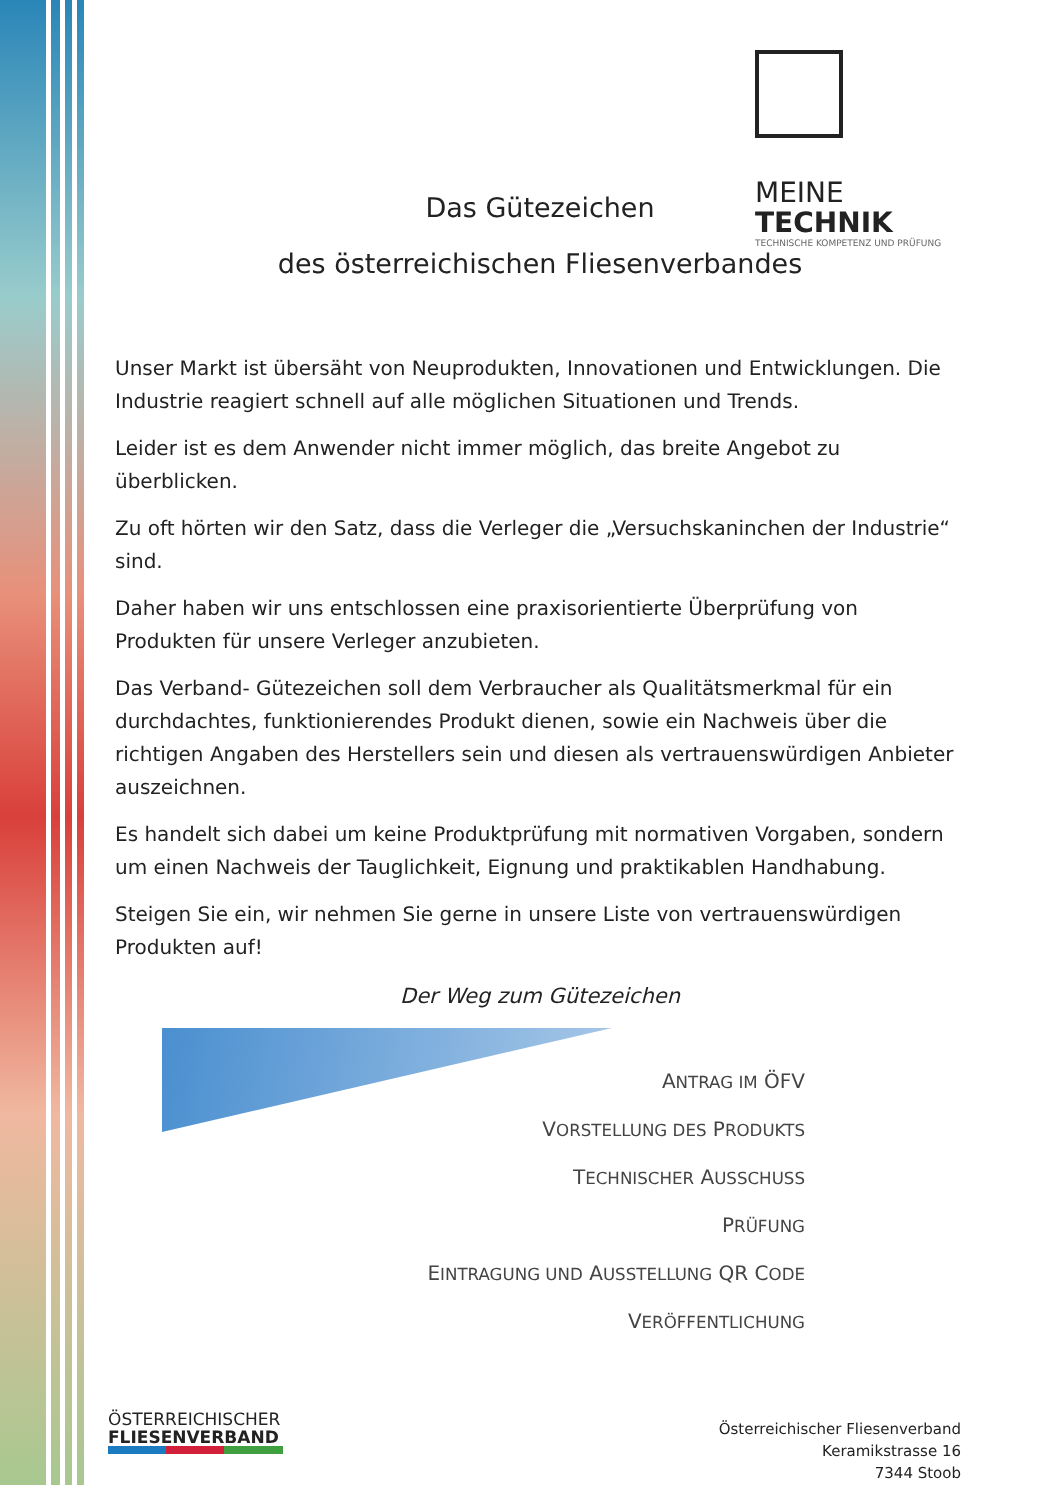MEINE
TECHNIK
TECHNISCHE KOMPETENZ UND PRÜFUNG
Das Gütezeichen
des österreichischen Fliesenverbandes
Unser Markt ist übersäht von Neuprodukten, Innovationen und Entwicklungen. Die Industrie reagiert schnell auf alle möglichen Situationen und Trends.
Leider ist es dem Anwender nicht immer möglich, das breite Angebot zu überblicken.
Zu oft hörten wir den Satz, dass die Verleger die „Versuchskaninchen der Industrie“ sind.
Daher haben wir uns entschlossen eine praxisorientierte Überprüfung von Produkten für unsere Verleger anzubieten.
Das Verband- Gütezeichen soll dem Verbraucher als Qualitätsmerkmal für ein durchdachtes, funktionierendes Produkt dienen, sowie ein Nachweis über die richtigen Angaben des Herstellers sein und diesen als vertrauenswürdigen Anbieter auszeichnen.
Es handelt sich dabei um keine Produktprüfung mit normativen Vorgaben, sondern um einen Nachweis der Tauglichkeit, Eignung und praktikablen Handhabung.
Steigen Sie ein, wir nehmen Sie gerne in unsere Liste von vertrauenswürdigen Produkten auf!
Der Weg zum Gütezeichen
ANTRAG IM ÖFV
VORSTELLUNG DES PRODUKTS
TECHNISCHER AUSSCHUSS
PRÜFUNG
EINTRAGUNG UND AUSSTELLUNG QR CODE
VERÖFFENTLICHUNG
ÖSTERREICHISCHER
FLIESENVERBAND
Österreichischer Fliesenverband
Keramikstrasse 16
7344 Stoob